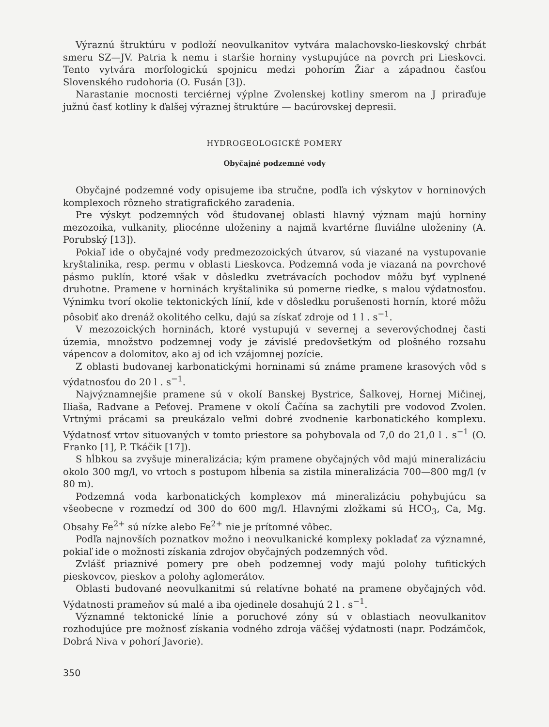Výraznú štruktúru v podloží neovulkanitov vytvára malachovsko-lieskovský chrbát smeru SZ—JV. Patria k nemu i staršie horniny vystupujúce na povrch pri Lieskovci. Tento vytvára morfologickú spojnicu medzi pohorím Žiar a západnou časťou Slovenského rudohoria (O. Fusán [3]).
Narastanie mocnosti terciérnej výplne Zvolenskej kotliny smerom na J priraďuje južnú časť kotliny k ďalšej výraznej štruktúre — bacúrovskej depresii.
HYDROGEOLOGICKÉ POMERY
Obyčajné podzemné vody
Obyčajné podzemné vody opisujeme iba stručne, podľa ich výskytov v horninových komplexoch rôzneho stratigrafického zaradenia.
Pre výskyt podzemných vôd študovanej oblasti hlavný význam majú horniny mezozoika, vulkanity, pliocénne uloženiny a najmä kvartérne fluviálne uloženiny (A. Porubský [13]).
Pokiaľ ide o obyčajné vody predmezozoických útvarov, sú viazané na vystupovanie kryštalinika, resp. permu v oblasti Lieskovca. Podzemná voda je viazaná na povrchové pásmo puklín, ktoré však v dôsledku zvetrávacích pochodov môžu byť vyplnené druhotne. Pramene v horninách kryštalinika sú pomerne riedke, s malou výdatnosťou. Výnimku tvorí okolie tektonických línií, kde v dôsledku porušenosti hornín, ktoré môžu pôsobiť ako drenáž okolitého celku, dajú sa získať zdroje od 1 l . s<sup>−1</sup>.
V mezozoických horninách, ktoré vystupujú v severnej a severovýchodnej časti územia, množstvo podzemnej vody je závislé predovšetkým od plošného rozsahu vápencov a dolomitov, ako aj od ich vzájomnej pozície.
Z oblasti budovanej karbonatickými horninami sú známe pramene krasových vôd s výdatnosťou do 20 l . s<sup>−1</sup>.
Najvýznamnejšie pramene sú v okolí Banskej Bystrice, Šalkovej, Hornej Mičinej, Iliaša, Radvane a Peťovej. Pramene v okolí Čačína sa zachytili pre vodovod Zvolen. Vrtnými prácami sa preukázalo veľmi dobré zvodnenie karbonatického komplexu. Výdatnosť vrtov situovaných v tomto priestore sa pohybovala od 7,0 do 21,0 l . s<sup>−1</sup> (O. Franko [1], P. Tkáčik [17]).
S hĺbkou sa zvyšuje mineralizácia; kým pramene obyčajných vôd majú mineralizáciu okolo 300 mg/l, vo vrtoch s postupom hĺbenia sa zistila mineralizácia 700—800 mg/l (v 80 m).
Podzemná voda karbonatických komplexov má mineralizáciu pohybujúcu sa všeobecne v rozmedzí od 300 do 600 mg/l. Hlavnými zložkami sú HCO<sub>3</sub>, Ca, Mg. Obsahy Fe<sup>2+</sup> sú nízke alebo Fe<sup>2+</sup> nie je prítomné vôbec.
Podľa najnovších poznatkov možno i neovulkanické komplexy pokladať za významné, pokiaľ ide o možnosti získania zdrojov obyčajných podzemných vôd.
Zvlášť priaznivé pomery pre obeh podzemnej vody majú polohy tufitických pieskovcov, pieskov a polohy aglomerátov.
Oblasti budované neovulkanitmi sú relatívne bohaté na pramene obyčajných vôd. Výdatnosti prameňov sú malé a iba ojedinele dosahujú 2 l . s<sup>−1</sup>.
Významné tektonické línie a poruchové zóny sú v oblastiach neovulkanitov rozhodujúce pre možnosť získania vodného zdroja väčšej výdatnosti (napr. Podzámčok, Dobrá Niva v pohorí Javorie).
350